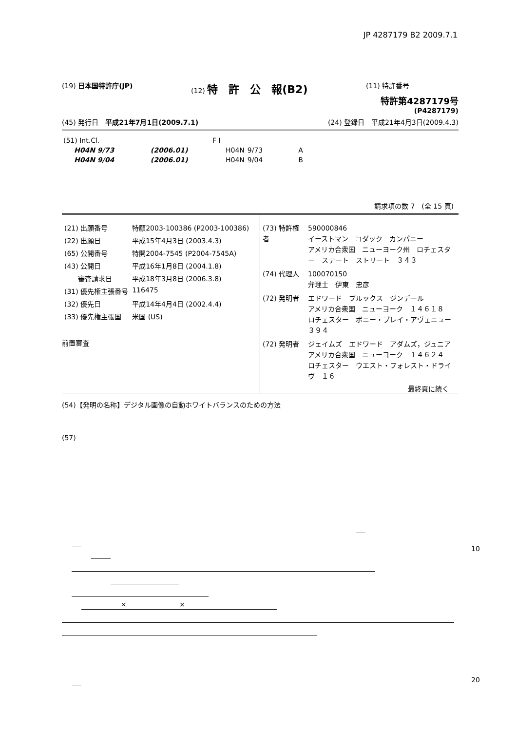JP 4287179 B2 2009.7.1
(19) 日本国特許庁(JP) (12) 特　許　公　報(B2)
(11) 特許番号
特許第4287179号
(P4287179)
(45) 発行日　平成21年7月1日(2009.7.1)
(24) 登録日　平成21年4月3日(2009.4.3)
| (51) Int.Cl. | | | F I | | |
| H04N 9/73 | | (2006.01) | H04N | 9/73 | A |
| H04N 9/04 | | (2006.01) | H04N | 9/04 | B |
請求項の数 7　(全 15 頁)
| (21) 出願番号 | 特願2003-100386 (P2003-100386) |
| (22) 出願日 | 平成15年4月3日 (2003.4.3) |
| (65) 公開番号 | 特開2004-7545 (P2004-7545A) |
| (43) 公開日 | 平成16年1月8日 (2004.1.8) |
| 審査請求日 | 平成18年3月8日 (2006.3.8) |
| (31) 優先権主張番号 | 116475 |
| (32) 優先日 | 平成14年4月4日 (2002.4.4) |
| (33) 優先権主張国 | 米国 (US) |
前置審査
| (73) 特許権者 | 590000846 イーストマン コダック カンパニー アメリカ合衆国 ニューヨーク州 ロチェスター ステート ストリート ３４３ |
| (74) 代理人 | 100070150 弁理士 伊東 忠彦 |
| (72) 発明者 | エドワード ブルックス ジンデール アメリカ合衆国 ニューヨーク １４６１８ ロチェスター ボニー・ブレイ・アヴェニュー ３９４ |
| (72) 発明者 | ジェイムズ エドワード アダムズ，ジュニア アメリカ合衆国 ニューヨーク １４６２４ ロチェスター ウエスト・フォレスト・ドライヴ １６ |
最終頁に続く
(54)【発明の名称】デジタル画像の自動ホワイトバランスのための方法
(57)
10
20
× ×